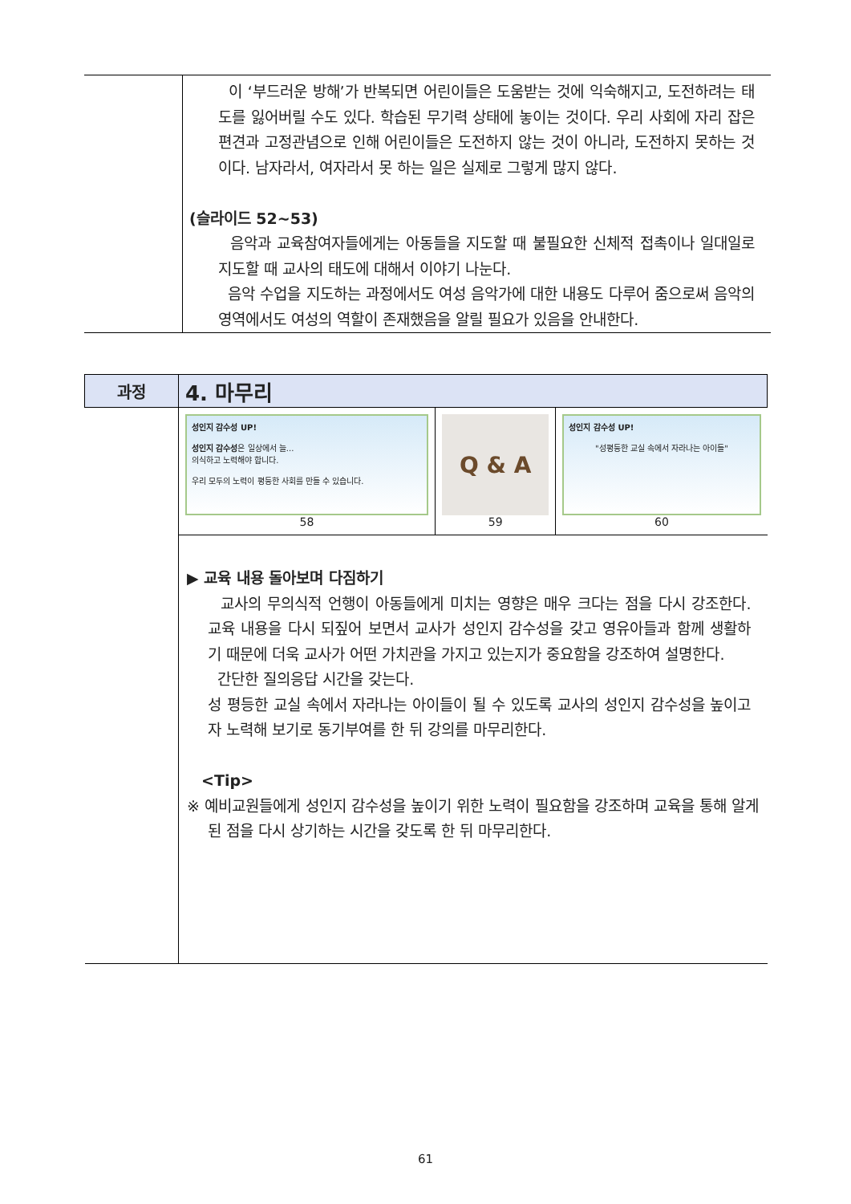| | 이 ‘부드러운 방해’가 반복되면 어린이들은 도움받는 것에 익숙해지고, 도전하려는 태도를 잃어버릴 수도 있다. 학습된 무기력 상태에 놓이는 것이다. 우리 사회에 자리 잡은 편견과 고정관념으로 인해 어린이들은 도전하지 않는 것이 아니라, 도전하지 못하는 것이다. 남자라서, 여자라서 못 하는 일은 실제로 그렇게 많지 않다. (슬라이드 52~53) 음악과 교육참여자들에게는 아동들을 지도할 때 불필요한 신체적 접촉이나 일대일로 지도할 때 교사의 태도에 대해서 이야기 나눈다. 음악 수업을 지도하는 과정에서도 여성 음악가에 대한 내용도 다루어 줌으로써 음악의 영역에서도 여성의 역할이 존재했음을 알릴 필요가 있음을 안내한다. |
| 과정 | 4. 마무리 | | |
| | 성인지 감수성 UP! 성인지 감수성 은 일상에서 늘... 의식하고 노력해야 합니다. 우리 모두의 노력이 평등한 사회를 만들 수 있습니다. 58 | Q & A 59 | 성인지 감수성 UP! "성평등한 교실 속에서 자라나는 아이들" 60 |
| | ▶ 교육 내용 돌아보며 다짐하기 교사의 무의식적 언행이 아동들에게 미치는 영향은 매우 크다는 점을 다시 강조한다. 교육 내용을 다시 되짚어 보면서 교사가 성인지 감수성을 갖고 영유아들과 함께 생활하기 때문에 더욱 교사가 어떤 가치관을 가지고 있는지가 중요함을 강조하여 설명한다. 간단한 질의응답 시간을 갖는다. 성 평등한 교실 속에서 자라나는 아이들이 될 수 있도록 교사의 성인지 감수성을 높이고자 노력해 보기로 동기부여를 한 뒤 강의를 마무리한다. <Tip> ※ 예비교원들에게 성인지 감수성을 높이기 위한 노력이 필요함을 강조하며 교육을 통해 알게 된 점을 다시 상기하는 시간을 갖도록 한 뒤 마무리한다. | | |
61